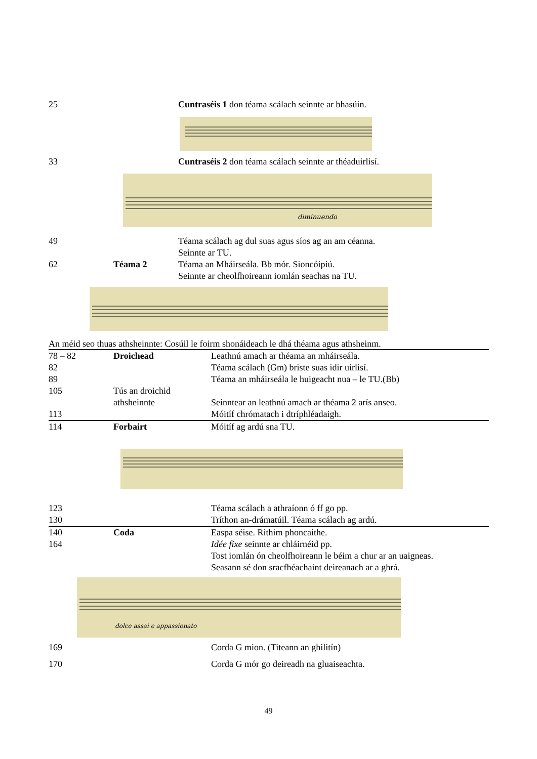25 Cuntraséis 1 don téama scálach seinnte ar bhasúin.
33 Cuntraséis 2 don téama scálach seinnte ar théaduirlisí.
diminuendo
49 Téama scálach ag dul suas agus síos ag an am céanna.
Seinnte ar TU.
62 Téama 2 Téama an Mháirseála. Bb mór. Sioncóipiú.
Seinnte ar cheolfhoireann iomlán seachas na TU.
An méid seo thuas athsheinnte: Cosúil le foirm shonáideach le dhá théama agus athsheinm.
| 78 – 82 | Droichead | Leathnú amach ar théama an mháirseála. |
| 82 | | Téama scálach (Gm) briste suas idir uirlisí. |
| 89 | | Téama an mháirseála le huigeacht nua – le TU.(Bb) |
| 105 | Tús an droichid athsheinnte | Seinntear an leathnú amach ar théama 2 arís anseo. |
| 113 | | Móitíf chrómatach i dtríphléadaigh. |
| 114 | Forbairt | Móitíf ag ardú sna TU. |
| 123 | | Téama scálach a athraíonn ó ff go pp. |
| 130 | | Tríthon an-drámatúil. Téama scálach ag ardú. |
| 140 | Coda | Easpa séise. Rithim phoncaithe. |
| 164 | | Idée fixe seinnte ar chláirnéid pp. Tost iomlán ón cheolfhoireann le béim a chur ar an uaigneas. Seasann sé don sracfhéachaint deireanach ar a ghrá. |
dolce assai e appassionato
| 169 | Corda G mion. (Titeann an ghilitín) |
| 170 | Corda G mór go deireadh na gluaiseachta. |
49